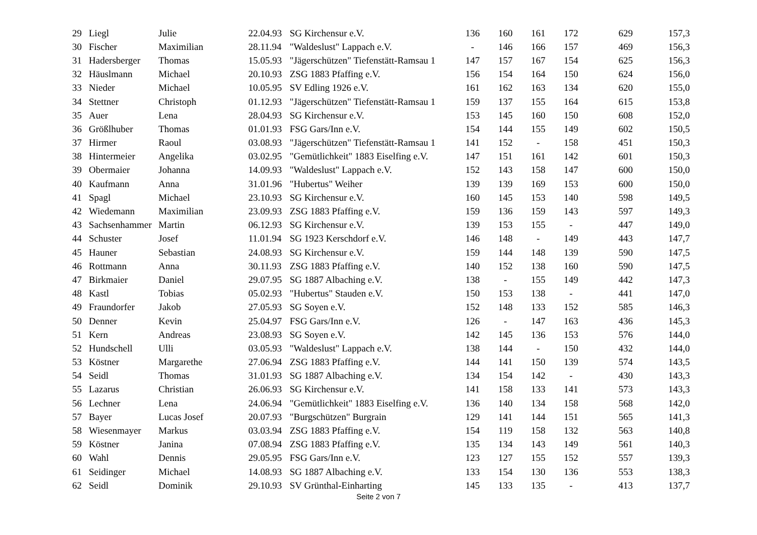| 29 | Liegl | Julie | 22.04.93 | SG Kirchensur e.V. | 136 | 160 | 161 | 172 | 629 | 157,3 |
| 30 | Fischer | Maximilian | 28.11.94 | "Waldeslust" Lappach e.V. | - | 146 | 166 | 157 | 469 | 156,3 |
| 31 | Hadersberger | Thomas | 15.05.93 | "Jägerschützen" Tiefenstätt-Ramsau 1 | 147 | 157 | 167 | 154 | 625 | 156,3 |
| 32 | Häuslmann | Michael | 20.10.93 | ZSG 1883 Pfaffing e.V. | 156 | 154 | 164 | 150 | 624 | 156,0 |
| 33 | Nieder | Michael | 10.05.95 | SV Edling 1926 e.V. | 161 | 162 | 163 | 134 | 620 | 155,0 |
| 34 | Stettner | Christoph | 01.12.93 | "Jägerschützen" Tiefenstätt-Ramsau 1 | 159 | 137 | 155 | 164 | 615 | 153,8 |
| 35 | Auer | Lena | 28.04.93 | SG Kirchensur e.V. | 153 | 145 | 160 | 150 | 608 | 152,0 |
| 36 | Größlhuber | Thomas | 01.01.93 | FSG Gars/Inn e.V. | 154 | 144 | 155 | 149 | 602 | 150,5 |
| 37 | Hirmer | Raoul | 03.08.93 | "Jägerschützen" Tiefenstätt-Ramsau 1 | 141 | 152 | - | 158 | 451 | 150,3 |
| 38 | Hintermeier | Angelika | 03.02.95 | "Gemütlichkeit" 1883 Eiselfing e.V. | 147 | 151 | 161 | 142 | 601 | 150,3 |
| 39 | Obermaier | Johanna | 14.09.93 | "Waldeslust" Lappach e.V. | 152 | 143 | 158 | 147 | 600 | 150,0 |
| 40 | Kaufmann | Anna | 31.01.96 | "Hubertus" Weiher | 139 | 139 | 169 | 153 | 600 | 150,0 |
| 41 | Spagl | Michael | 23.10.93 | SG Kirchensur e.V. | 160 | 145 | 153 | 140 | 598 | 149,5 |
| 42 | Wiedemann | Maximilian | 23.09.93 | ZSG 1883 Pfaffing e.V. | 159 | 136 | 159 | 143 | 597 | 149,3 |
| 43 | Sachsenhammer | Martin | 06.12.93 | SG Kirchensur e.V. | 139 | 153 | 155 | - | 447 | 149,0 |
| 44 | Schuster | Josef | 11.01.94 | SG 1923 Kerschdorf e.V. | 146 | 148 | - | 149 | 443 | 147,7 |
| 45 | Hauner | Sebastian | 24.08.93 | SG Kirchensur e.V. | 159 | 144 | 148 | 139 | 590 | 147,5 |
| 46 | Rottmann | Anna | 30.11.93 | ZSG 1883 Pfaffing e.V. | 140 | 152 | 138 | 160 | 590 | 147,5 |
| 47 | Birkmaier | Daniel | 29.07.95 | SG 1887 Albaching e.V. | 138 | - | 155 | 149 | 442 | 147,3 |
| 48 | Kastl | Tobias | 05.02.93 | "Hubertus" Stauden e.V. | 150 | 153 | 138 | - | 441 | 147,0 |
| 49 | Fraundorfer | Jakob | 27.05.93 | SG Soyen e.V. | 152 | 148 | 133 | 152 | 585 | 146,3 |
| 50 | Denner | Kevin | 25.04.97 | FSG Gars/Inn e.V. | 126 | - | 147 | 163 | 436 | 145,3 |
| 51 | Kern | Andreas | 23.08.93 | SG Soyen e.V. | 142 | 145 | 136 | 153 | 576 | 144,0 |
| 52 | Hundschell | Ulli | 03.05.93 | "Waldeslust" Lappach e.V. | 138 | 144 | - | 150 | 432 | 144,0 |
| 53 | Köstner | Margarethe | 27.06.94 | ZSG 1883 Pfaffing e.V. | 144 | 141 | 150 | 139 | 574 | 143,5 |
| 54 | Seidl | Thomas | 31.01.93 | SG 1887 Albaching e.V. | 134 | 154 | 142 | - | 430 | 143,3 |
| 55 | Lazarus | Christian | 26.06.93 | SG Kirchensur e.V. | 141 | 158 | 133 | 141 | 573 | 143,3 |
| 56 | Lechner | Lena | 24.06.94 | "Gemütlichkeit" 1883 Eiselfing e.V. | 136 | 140 | 134 | 158 | 568 | 142,0 |
| 57 | Bayer | Lucas Josef | 20.07.93 | "Burgschützen" Burgrain | 129 | 141 | 144 | 151 | 565 | 141,3 |
| 58 | Wiesenmayer | Markus | 03.03.94 | ZSG 1883 Pfaffing e.V. | 154 | 119 | 158 | 132 | 563 | 140,8 |
| 59 | Köstner | Janina | 07.08.94 | ZSG 1883 Pfaffing e.V. | 135 | 134 | 143 | 149 | 561 | 140,3 |
| 60 | Wahl | Dennis | 29.05.95 | FSG Gars/Inn e.V. | 123 | 127 | 155 | 152 | 557 | 139,3 |
| 61 | Seidinger | Michael | 14.08.93 | SG 1887 Albaching e.V. | 133 | 154 | 130 | 136 | 553 | 138,3 |
| 62 | Seidl | Dominik | 29.10.93 | SV Grünthal-Einharting | 145 | 133 | 135 | - | 413 | 137,7 |
Seite 2 von 7